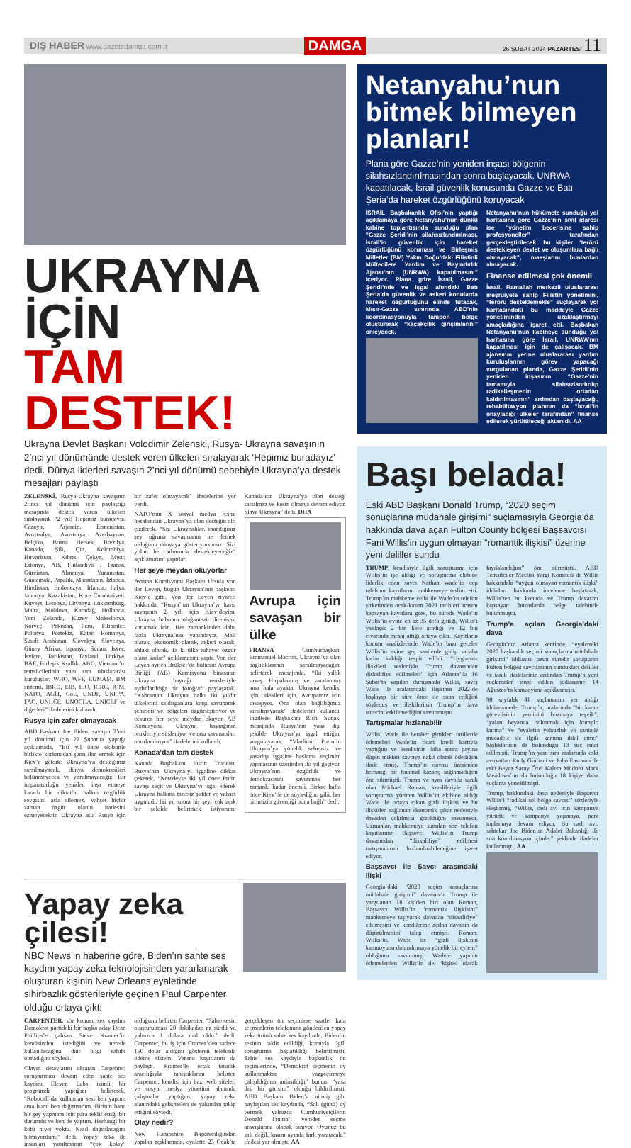DIŞ HABER www.gazetedamga.com.tr DAMGA 26 ŞUBAT 2024 PAZARTESİ 11
UKRAYNA İÇİN
TAM DESTEK!
Ukrayna Devlet Başkanı Volodimir Zelenski, Rusya- Ukrayna savaşının 2’nci yıl dönümünde destek veren ülkeleri sıralayarak ‘Hepimiz buradayız’ dedi. Dünya liderleri savaşın 2’nci yıl dönümü sebebiyle Ukrayna’ya destek mesajları paylaştı
ZELENSKİ, Rusya-Ukrayna savaşının 2’inci yıl dönümü için paylaştığı mesajında destek veren ülkeleri sıralayarak “2 yıl: Hepimiz buradayız. Cezayir, Arjantin, Ermenistan, Avustralya, Avusturya, Azerbaycan, Belçika, Bosna Hersek, Brezilya, Kanada, Şili, Çin, Kolombiya, Hırvatistan, Kıbrıs, Çekya, Mısır, Estonya, AB, Finlandiya , Fransa, Gürcistan, Almanya, Yunanistan, Guatemala, Papalık, Macaristan, İzlanda, Hindistan, Endonezya, İrlanda, İtalya, Japonya, Kazakistan, Kore Cumhuriyeti, Kuveyt, Letonya, Litvanya, Lüksemburg, Malta, Moldova, Karadağ, Hollanda, Yeni Zelanda, Kuzey Makedonya, Norveç, Pakistan, Peru, Filipinler, Polonya, Portekiz, Katar, Romanya, Suudi Arabistan, Slovakya, Slovenya, Güney Afrika, İspanya, Sudan, İsveç, İsviçre, Tacikistan, Tayland, Türkiye, BAE, Birleşik Krallık, ABD, Vietnam’ın temsilcilerinin yanı sıra uluslararası kuruluşlar; WHO, WFP, EUMAM, BM sistemi, IBRD, EIB, ILO, ICRC, IOM, NATO, AGİT, CoE, UNDP, UNFPA, FAO, UNHCR, UNOCHA, UNICEF ve diğerleri” ifadelerini kullandı.
Rusya için zafer olmayacak
ABD Başkanı Joe Biden, savaşın 2’nci yıl dönümü için 22 Şubat’ta yaptığı açıklamada, “Bir yıl önce ekibimle birlikte korkmadan şunu ilan etmek için Kiev’e geldik: Ukrayna’ya desteğimiz sarsılmayacak, dünya demokrasileri bölünmeyecek ve yorulmayacağız. Bir imparatorluğu yeniden inşa etmeye kararlı bir diktatör, halkın özgürlük sevgisini asla silemez. Vahşet hiçbir zaman özgür olanın iradesini ezmeyecektir. Ukrayna asla Rusya için bir zafer olmayacak” ifadelerine yer verdi.
NATO’nun X sosyal medya resmi hesabından Ukrayna’ya olan desteğin altı çizilerek, “Siz Ukraynalılar, inandığınız şey uğruna savaşmanın ne demek olduğunu dünyaya gösteriyorsunuz. Sizi yolun her adımında destekleyeceğiz” açıklamasını yaptılar.
Her şeye meydan okuyorlar
Avrupa Komisyonu Başkanı Ursula von der Leyen, bugün Ukrayna’nın başkenti Kiev’e gitti. Von der Leyen ziyareti hakkında, “Rusya’nın Ukrayna’ya karşı savaşının 2. yılı için Kiev’deyim. Ukrayna halkının olağanüstü direnişini kutlamak için. Her zamankinden daha fazla Ukrayna’nın yanındayız. Mali olarak, ekonomik olarak, askeri olarak, ahlaki olarak. Ta ki ülke nihayet özgür olana kadar” açıklamasını yaptı. Von der Leyen ayrıca Brüksel’de bulunan Avrupa Birliği (AB) Komisyonu binasının Ukrayna bayrağı renkleriyle aydınlatıldığı bir fotoğrafı paylaşarak, “Kahraman Ukrayna halkı iki yıldır ülkelerini saldırganlara karşı savunarak şehirleri ve bölgeleri özgürleştiriyor ve cesurca her şeye meydan okuyor. AB Komisyonu Ukrayna bayrağının renkleriyle süsleniyor ve onu savunanları onurlandırıyor” ifadelerini kullandı.
Kanada’dan tam destek
Kanada Başbakanı Justin Trudeau, Rusya’nın Ukrayna’yı işgaline dikkat çekerek, “Neredeyse iki yıl önce Putin savaşı seçti ve Ukrayna’yı işgal ederek Ukrayna halkına tarifsiz şiddet ve vahşet uyguladı. İki yıl sonra bir şeyi çok açık bir şekilde belirtmek istiyorum: Kanada’nın Ukrayna’ya olan desteği sarsılmaz ve kesin olmaya devam ediyor. Slava Ukrayna” dedi. DHA
Avrupa için savaşan bir ülke
FRANSA Cumhurbaşkanı Emmanuel Macron, Ukrayna’ya olan bağlılıklarının sarsılmayacağını belirterek mesajında, “İki yıllık savaş. Hırpalanmış ve yaralanmış ama hala ayakta. Ukrayna kendisi için, idealleri için, Avrupamız için savaşıyor. Ona olan bağlılığımız sarsılmayacak” ifadelerini kullandı. İngiltere Başbakanı Rishi Sunak, mesajında Rusya’nın yasa dışı şekilde Ukrayna’yı işgal ettiğini vurgulayarak, “Vladimir Putin’in Ukrayna’ya yönelik sebepsiz ve yasadışı işgaline başlama seçimini yapmasının üzerinden iki yıl geçiyor. Ukrayna’nın özgürlük ve demokrasisini savunmak her zamanki kadar önemli. Birkaç hafta önce Kiev’de de söylediğim gibi, her birimizin güvenliği buna bağlı” dedi.
Yapay zeka çilesi!
NBC News’in haberine göre, Biden’ın sahte ses kaydını yapay zeka teknolojisinden yararlanarak oluşturan kişinin New Orleans eyaletinde sihirbazlık gösterileriyle geçinen Paul Carpenter olduğu ortaya çıktı
CARPENTER, söz konusu ses kaydını Demokrat partideki bir başka aday Dean Phillips’e çalışan Steve Kramer’in kendisinden istediğini ve nerede kullanılacağına dair bilgi sahibi olmadığını söyledi.
Olayın detaylarını aktaran Carpenter, soruşturması devam eden sahte ses kaydını Eleven Labs isimli bir programda yaptığını belirterek, “Robocall’da kullanılan sesi ben yaptım ama bunu ben dağıtmadım. Birinin bana bir şey yapmam için para teklif ettiği bir durumdu ve ben de yaptım. Herhangi bir kötü niyet yoktu. Nasıl dağıtılacağını bilmiyordum.” dedi. Yapay zeka ile insanları yanıltmanın “çok kolay” olduğunu belirten Carpenter, “Sahte sesin oluşturulması 20 dakikadan az sürdü ve yalnızca 1 dolara mal oldu.” dedi. Carpenter, bu iş için Cramer’den sadece 150 dolar aldığını gösteren telefonla ödeme sistemi Venmo kayıtlarını da paylaştı. Kramer’le ortak tanıdık aracılığıyla tanıştıklarını belirten Carpenter, kendisi için bazı web siteleri ve sosyal medya yönetimi alanında çalışmalar yaptığını, yapay zeka alanındaki gelişmeleri de yakından takip ettiğini söyledi.
Olay nedir?
New Hampshire Başsavcılığından yapılan açıklamada, eyalette 23 Ocak’ta gerçekleşen ön seçimlere saatler kala seçmenlerin telefonuna gönderilen yapay zeka ürünü sahte ses kaydında, Biden’ın sesinin taklit edildiği, konuyla ilgili soruşturma başlatıldığı belirtilmişti. Sahte ses kaydıyla başkanlık ön seçimlerinde, “Demokrat seçmenin oy kullanmaktan vazgeçirmeye çalışıldığının anlaşıldığı” bunun, “yasa dışı bir girişim” olduğu bildirilmişti. ABD Başkanı Biden’a aitmiş gibi paylaşılan ses kaydında, “Salı (günü) oy vermek yalnızca Cumhuriyetçilerin Donald Trump’ı yeniden seçme arayışlarına olanak tanıyor. Oyunuz bu salı değil, kasım ayında fark yaratacak.” ifadesi yer almıştı. AA
Netanyahu’nun bitmek bilmeyen planları!
Plana göre Gazze’nin yeniden inşası bölgenin silahsızlandırılmasından sonra başlayacak, UNRWA kapatılacak, İsrail güvenlik konusunda Gazze ve Batı Şeria’da hareket özgürlüğünü koruyacak
İSRAİL Başbakanlık Ofisi’nin yaptığı açıklamaya göre Netanyahu’nun dünkü kabine toplantısında sunduğu plan “Gazze Şeridi’nin silahsızlandırılması, İsrail’in güvenlik için hareket özgürlüğünü koruması ve Birleşmiş Milletler (BM) Yakın Doğu’daki Filistinli Mültecilere Yardım ve Bayındırlık Ajansı’nın (UNRWA) kapatılmasını” içeriyor. Plana göre İsrail, Gazze Şeridi’nde ve işgal altındaki Batı Şeria’da güvenlik ve askeri konularda hareket özgürlüğünü elinde tutacak, Mısır-Gazze sınırında ABD’nin koordinasyonuyla tampon bölge oluşturarak “kaçakçılık girişimlerini” önleyecek.
Netanyahu’nun hükümete sunduğu yol haritasına göre Gazze’nin sivil idaresi ise “yönetim becerisine sahip profesyoneller” tarafından gerçekleştirilecek; bu kişiler “terörü destekleyen devlet ve oluşumlara bağlı olmayacak”, maaşlarını bunlardan almayacak.
Finanse edilmesi çok önemli
İsrail, Ramallah merkezli uluslararası meşruiyete sahip Filistin yönetimini, “terörü desteklemekle” suçlayarak yol haritasındaki bu maddeyle Gazze yönetiminden uzaklaştırmayı amaçladığına işaret etti. Başbakan Netanyahu’nun kabineye sunduğu yol haritasına göre İsrail, UNRWA’nın kapatılması için de çalışacak. BM ajansının yerine uluslararası yardım kuruluşlarının görev yapacağı vurgulanan planda, Gazze Şeridi’nin yeniden inşasının “Gazze’nin tamamıyla silahsızlandırılıp radikalleşmenin ortadan kaldırılmasının” ardından başlayacağı, rehabilitasyon planının da “İsrail’in onayladığı ülkeler tarafından” finanse edilerek yürütüleceği aktarıldı. AA
Başı belada!
Eski ABD Başkanı Donald Trump, “2020 seçim sonuçlarına müdahale girişimi” suçlamasıyla Georgia’da hakkında dava açan Fulton County bölgesi Başsavcısı Fani Willis’in uygun olmayan “romantik ilişkisi” üzerine yeni deliller sundu
TRUMP, kendisiyle ilgili soruşturma için Willis’in işe aldığı ve soruşturma ekibine liderlik eden savcı Nathan Wade’in cep telefonu kayıtlarını mahkemeye teslim etti. Trump’ın mahkeme celbi ile Wade’in telefon şirketinden ocak-kasım 2021 tarihleri arasını kapsayan kayıtlara göre, bu sürede Wade’in Willis’in evine en az 35 defa gittiği, Willis’i yaklaşık 2 bin kere aradığı ve 12 bin civarında mesaj attığı ortaya çıktı. Kayıtların konum analizlerinde Wade’in bazı geceler Willis’in evine geç saatlerde gidip sabaha kadar kaldığı tespit edildi. “Uygunsuz ilişkileri nedeniyle Trump davasından diskalifiye edilmeleri” için Atlanta’da 16 Şubat’ta yapılan duruşmada Willis, savcı Wade ile aralarındaki ilişkinin 2022’de başlayıp bir süre önce de sona erdiğini söylemiş ve ilişkilerinin Trump’ın dava sürecini etkilemediğini savunmuştu.
Tartışmalar hızlanabilir
Willis, Wade ile beraber gittikleri tatillerde ödemeleri Wade’in ticari kredi kartıyla yaptığını ve kendisinin daha sonra payına düşen miktarı savcıya nakit olarak ödediğini ifade etmiş, Trump’ın davası üzerinden herhangi bir finansal kazanç sağlamadığını öne sürmüştü. Trump ve aynı davada sanık olan Michael Roman, kendileriyle ilgili soruşturma yürüten Willis’in ekibine aldığı Wade ile ortaya çıkan gizli ilişkisi ve bu ilişkiden sağlanan ekonomik çıkar nedeniyle davadan çekilmesi gerektiğini savunuyor. Uzmanlar, mahkemeye sunulan son telefon kayıtlarının Başsavcı Willis’in Trump davasından “diskalifiye” edilmesi tartışmalarını hızlandırabileceğine işaret ediyor.
Başsavcı ile Savcı arasındaki ilişki
Georgia’daki “2020 seçim sonuçlarına müdahale girişimi” davasında Trump ile yargılanan 18 kişiden biri olan Roman, Başsavcı Willis’in “romantik ilişkisini” mahkemeye taşıyarak davadan “diskalifiye” edilmesini ve kendilerine açılan davanın da düşürülmesini talep etmişti. Roman, Willis’in, Wade ile “gizli ilişkinin kamuoyunu dolandırmaya yönelik bir eylem” olduğunu savunmuş, Wade’e yapılan ödemelerden Willis’in de “kişisel olarak faydalandığını” öne sürmüştü. ABD Temsilciler Meclisi Yargı Komitesi de Willis hakkındaki “uygun olmayan romantik ilişki” iddiaları hakkında inceleme başlatarak, Willis’ten bu konuda ve Trump davasını kapsayan hususlarda belge talebinde bulunmuştu.
Trump’a açılan Georgia’daki dava
Georgia’nın Atlanta kentinde, “eyaletteki 2020 başkanlık seçimi sonuçlarına müdahale girişimi” iddiasını uzun süredir soruşturan Fulton bölgesi savcılarının sundukları deliller ve tanık ifadelerinin ardından Trump’a yeni suçlamalar isnat edilen iddianame 14 Ağustos’ta kamuoyuna açıklanmıştı.
98 sayfalık 41 suçlamanın yer aldığı iddianamede, Trump’a, aralarında “bir kamu görevlisinin yeminini bozmaya teşvik”, “yalan beyanda bulunmak için komplo kurma” ve “eyaletin yolsuzluk ve şantajla mücadele ile ilgili kanunu ihlal etme” başlıklarının da bulunduğu 13 suç isnat edilmişti. Trump’ın yanı sıra aralarında eski avukatları Rudy Giuliani ve John Eastman ile eski Beyaz Saray Özel Kalem Müdürü Mark Meadows’un da bulunduğu 18 kişiye daha suçlama yöneltilmişti.
Trump, hakkındaki dava nedeniyle Başsavcı Willis’i “radikal sol bölge savcısı” sözleriyle eleştirmiş, “Willis, cadı avı için kampanya yürüttü ve kampanya yapmaya, para toplamaya devam ediyor. Bu cadı avı, sahtekar Joe Biden’ın Adalet Bakanlığı ile sıkı koordinasyon içinde.” şeklinde ifadeler kullanmıştı. AA